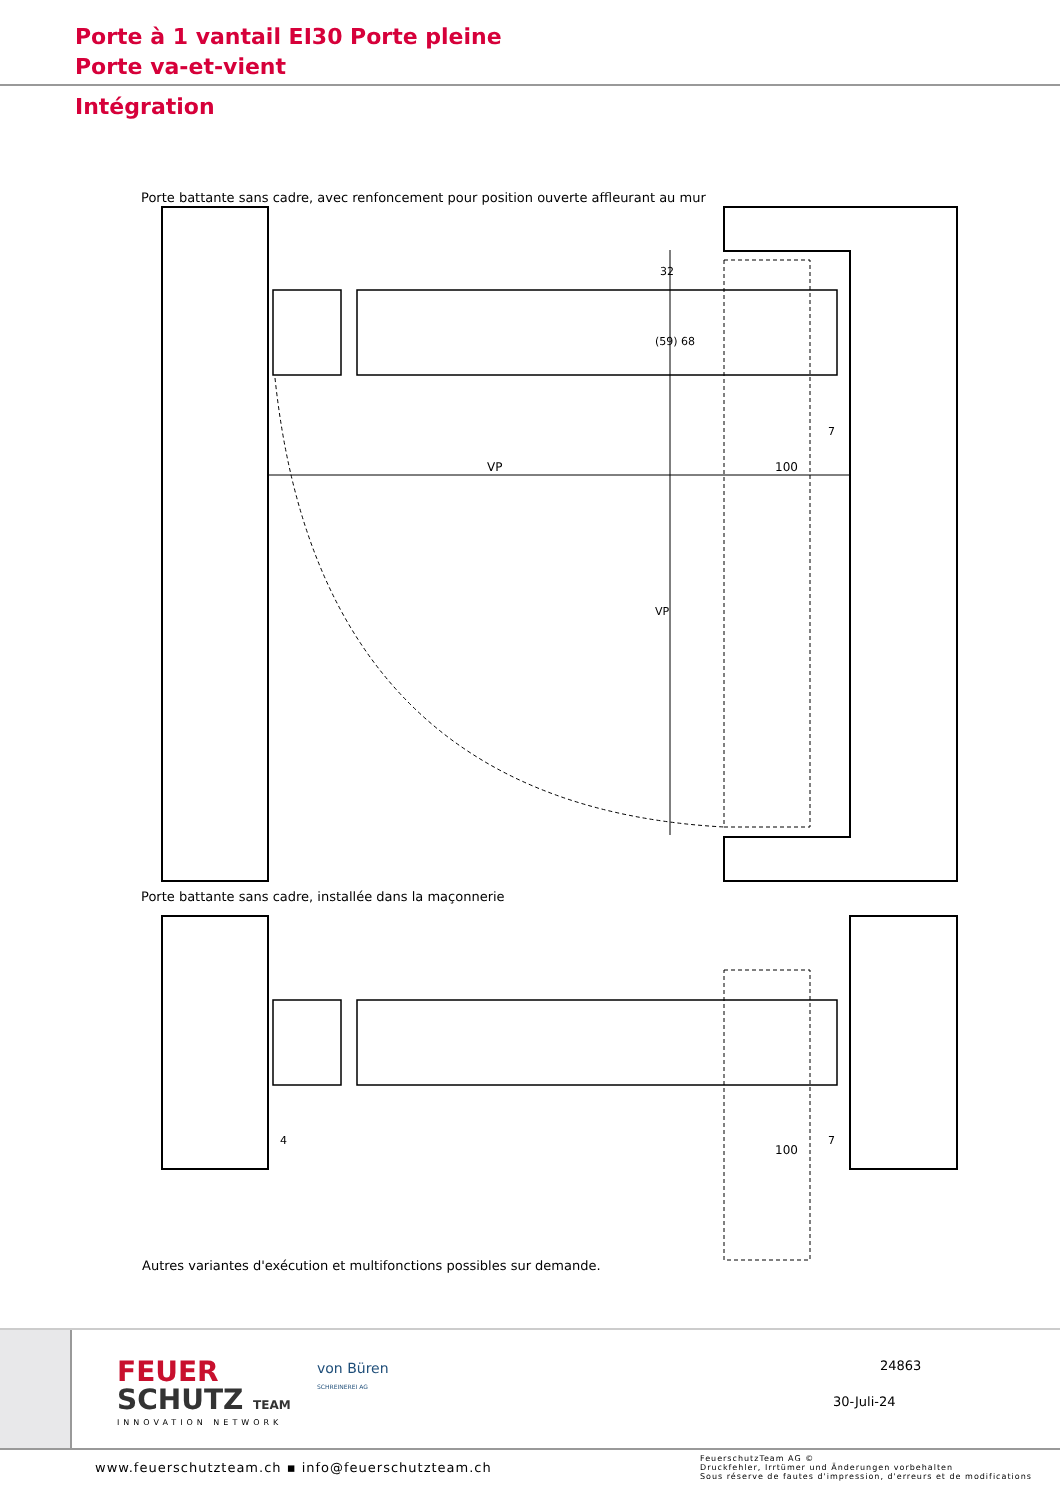Porte à 1 vantail EI30 Porte pleine
Porte va-et-vient
Intégration
Porte battante sans cadre, avec renfoncement pour position ouverte affleurant au mur
VP
100
32
(59) 68
7
VP
Porte battante sans cadre, installée dans la maçonnerie
4
100
7
Autres variantes d'exécution et multifonctions possibles sur demande.
FEUER
SCHUTZ TEAM
INNOVATION NETWORK
von Büren
SCHREINEREI AG
24863
30-Juli-24
www.feuerschutzteam.ch ▪ info@feuerschutzteam.ch
FeuerschutzTeam AG ©
Druckfehler, Irrtümer und Änderungen vorbehalten
Sous réserve de fautes d'impression, d'erreurs et de modifications